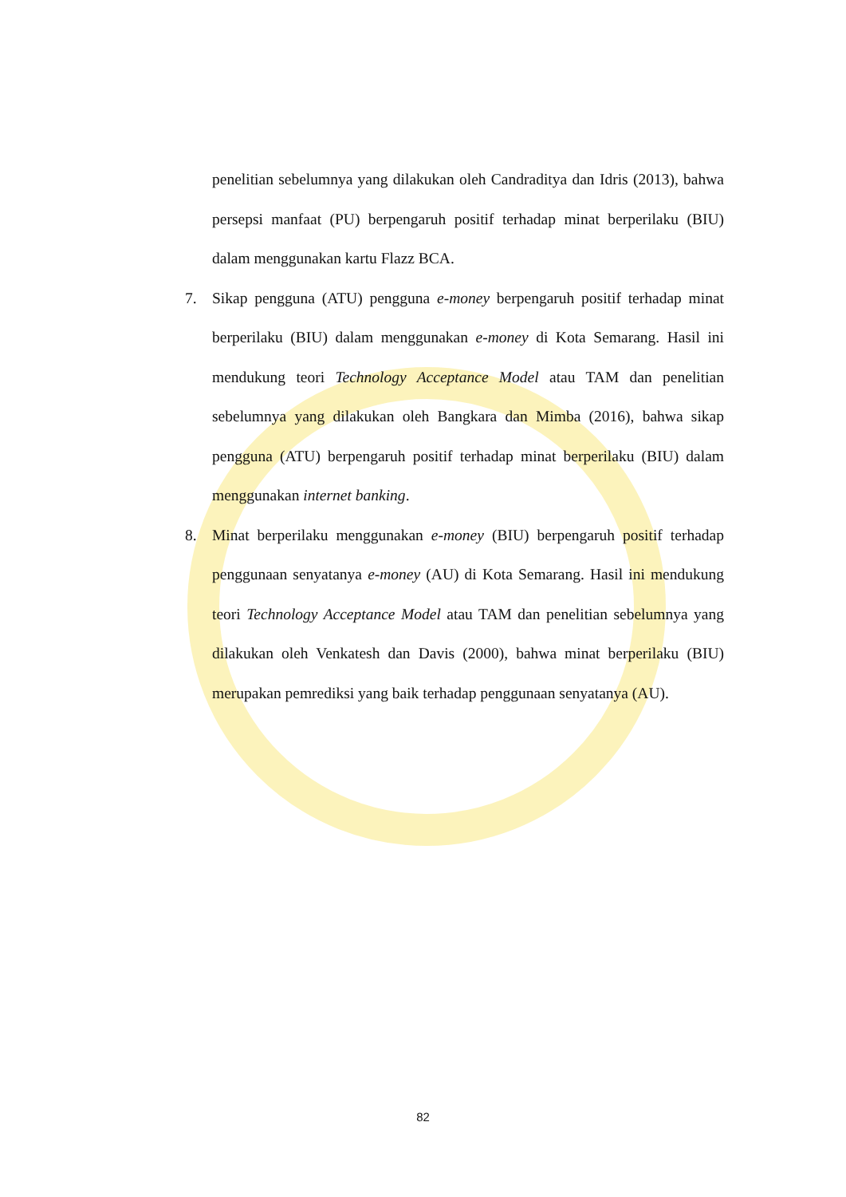penelitian sebelumnya yang dilakukan oleh Candraditya dan Idris (2013), bahwa persepsi manfaat (PU) berpengaruh positif terhadap minat berperilaku (BIU) dalam menggunakan kartu Flazz BCA.
7. Sikap pengguna (ATU) pengguna e-money berpengaruh positif terhadap minat berperilaku (BIU) dalam menggunakan e-money di Kota Semarang. Hasil ini mendukung teori Technology Acceptance Model atau TAM dan penelitian sebelumnya yang dilakukan oleh Bangkara dan Mimba (2016), bahwa sikap pengguna (ATU) berpengaruh positif terhadap minat berperilaku (BIU) dalam menggunakan internet banking.
8. Minat berperilaku menggunakan e-money (BIU) berpengaruh positif terhadap penggunaan senyatanya e-money (AU) di Kota Semarang. Hasil ini mendukung teori Technology Acceptance Model atau TAM dan penelitian sebelumnya yang dilakukan oleh Venkatesh dan Davis (2000), bahwa minat berperilaku (BIU) merupakan pemrediksi yang baik terhadap penggunaan senyatanya (AU).
82